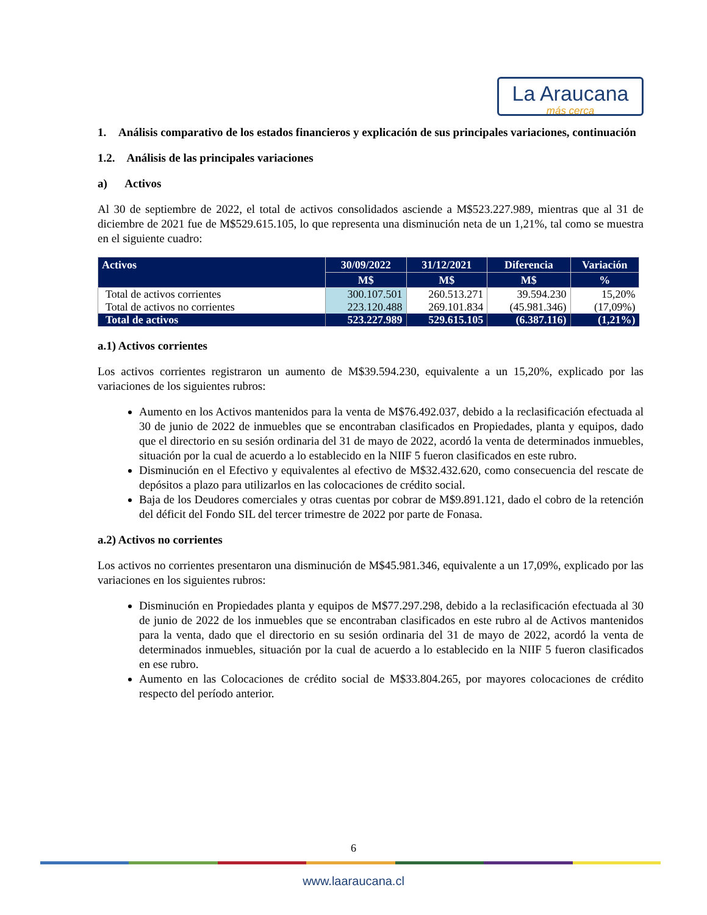La Araucana
más cerca
1. Análisis comparativo de los estados financieros y explicación de sus principales variaciones, continuación
1.2. Análisis de las principales variaciones
a) Activos
Al 30 de septiembre de 2022, el total de activos consolidados asciende a M$523.227.989, mientras que al 31 de diciembre de 2021 fue de M$529.615.105, lo que representa una disminución neta de un 1,21%, tal como se muestra en el siguiente cuadro:
| Activos | 30/09/2022 | 31/12/2021 | Diferencia | Variación |
| --- | --- | --- | --- | --- |
| | M$ | M$ | M$ | % |
| Total de activos corrientes | 300.107.501 | 260.513.271 | 39.594.230 | 15,20% |
| Total de activos no corrientes | 223.120.488 | 269.101.834 | (45.981.346) | (17,09%) |
| Total de activos | 523.227.989 | 529.615.105 | (6.387.116) | (1,21%) |
a.1) Activos corrientes
Los activos corrientes registraron un aumento de M$39.594.230, equivalente a un 15,20%, explicado por las variaciones de los siguientes rubros:
Aumento en los Activos mantenidos para la venta de M$76.492.037, debido a la reclasificación efectuada al 30 de junio de 2022 de inmuebles que se encontraban clasificados en Propiedades, planta y equipos, dado que el directorio en su sesión ordinaria del 31 de mayo de 2022, acordó la venta de determinados inmuebles, situación por la cual de acuerdo a lo establecido en la NIIF 5 fueron clasificados en este rubro.
Disminución en el Efectivo y equivalentes al efectivo de M$32.432.620, como consecuencia del rescate de depósitos a plazo para utilizarlos en las colocaciones de crédito social.
Baja de los Deudores comerciales y otras cuentas por cobrar de M$9.891.121, dado el cobro de la retención del déficit del Fondo SIL del tercer trimestre de 2022 por parte de Fonasa.
a.2) Activos no corrientes
Los activos no corrientes presentaron una disminución de M$45.981.346, equivalente a un 17,09%, explicado por las variaciones en los siguientes rubros:
Disminución en Propiedades planta y equipos de M$77.297.298, debido a la reclasificación efectuada al 30 de junio de 2022 de los inmuebles que se encontraban clasificados en este rubro al de Activos mantenidos para la venta, dado que el directorio en su sesión ordinaria del 31 de mayo de 2022, acordó la venta de determinados inmuebles, situación por la cual de acuerdo a lo establecido en la NIIF 5 fueron clasificados en ese rubro.
Aumento en las Colocaciones de crédito social de M$33.804.265, por mayores colocaciones de crédito respecto del período anterior.
6
www.laaraucana.cl